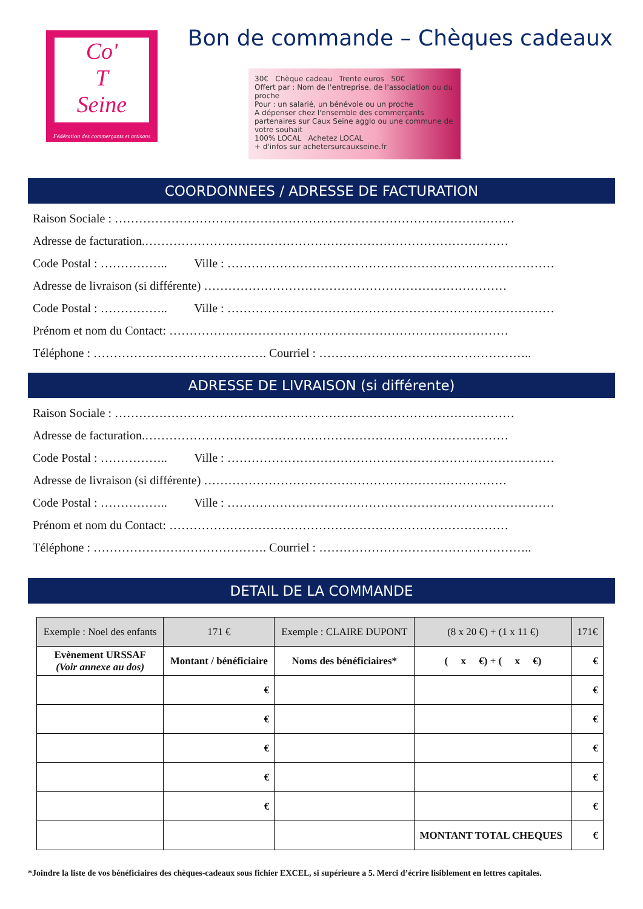Co'
T
Seine
Fédération des commerçants et artisans
Bon de commande – Chèques cadeaux
30€ Chèque cadeau Trente euros 50€
Offert par : Nom de l'entreprise, de l'association ou du proche
Pour : un salarié, un bénévole ou un proche
A dépenser chez l'ensemble des commerçants partenaires sur Caux Seine agglo ou une commune de votre souhait
100% LOCAL Achetez LOCAL
+ d'infos sur achetersurcauxseine.fr
COORDONNEES / ADRESSE DE FACTURATION
Raison Sociale : ………………………………………………………………………………………
Adresse de facturation.………………………………………………………………………………
Code Postal : …………….. Ville : ………………………………………………………………………
Adresse de livraison (si différente) …………………………………………………………………
Code Postal : …………….. Ville : ………………………………………………………………………
Prénom et nom du Contact: …………………………………………………………………………
Téléphone : ……………………………………. Courriel : ……………………………………………..
ADRESSE DE LIVRAISON (si différente)
Raison Sociale : ………………………………………………………………………………………
Adresse de facturation.………………………………………………………………………………
Code Postal : …………….. Ville : ………………………………………………………………………
Adresse de livraison (si différente) …………………………………………………………………
Code Postal : …………….. Ville : ………………………………………………………………………
Prénom et nom du Contact: …………………………………………………………………………
Téléphone : ……………………………………. Courriel : ……………………………………………..
DETAIL DE LA COMMANDE
| Exemple : Noel des enfants | 171 € | Exemple : CLAIRE DUPONT | (8 x 20 €) + (1 x 11 €) | 171€ |
| Evènement URSSAF (Voir annexe au dos) | Montant / bénéficiaire | Noms des bénéficiaires* | ( x €) + ( x €) | € |
| | € | | | € |
| | € | | | € |
| | € | | | € |
| | € | | | € |
| | € | | | € |
| | | | MONTANT TOTAL CHEQUES | € |
*Joindre la liste de vos bénéficiaires des chèques-cadeaux sous fichier EXCEL, si supérieure a 5. Merci d’écrire lisiblement en lettres capitales.